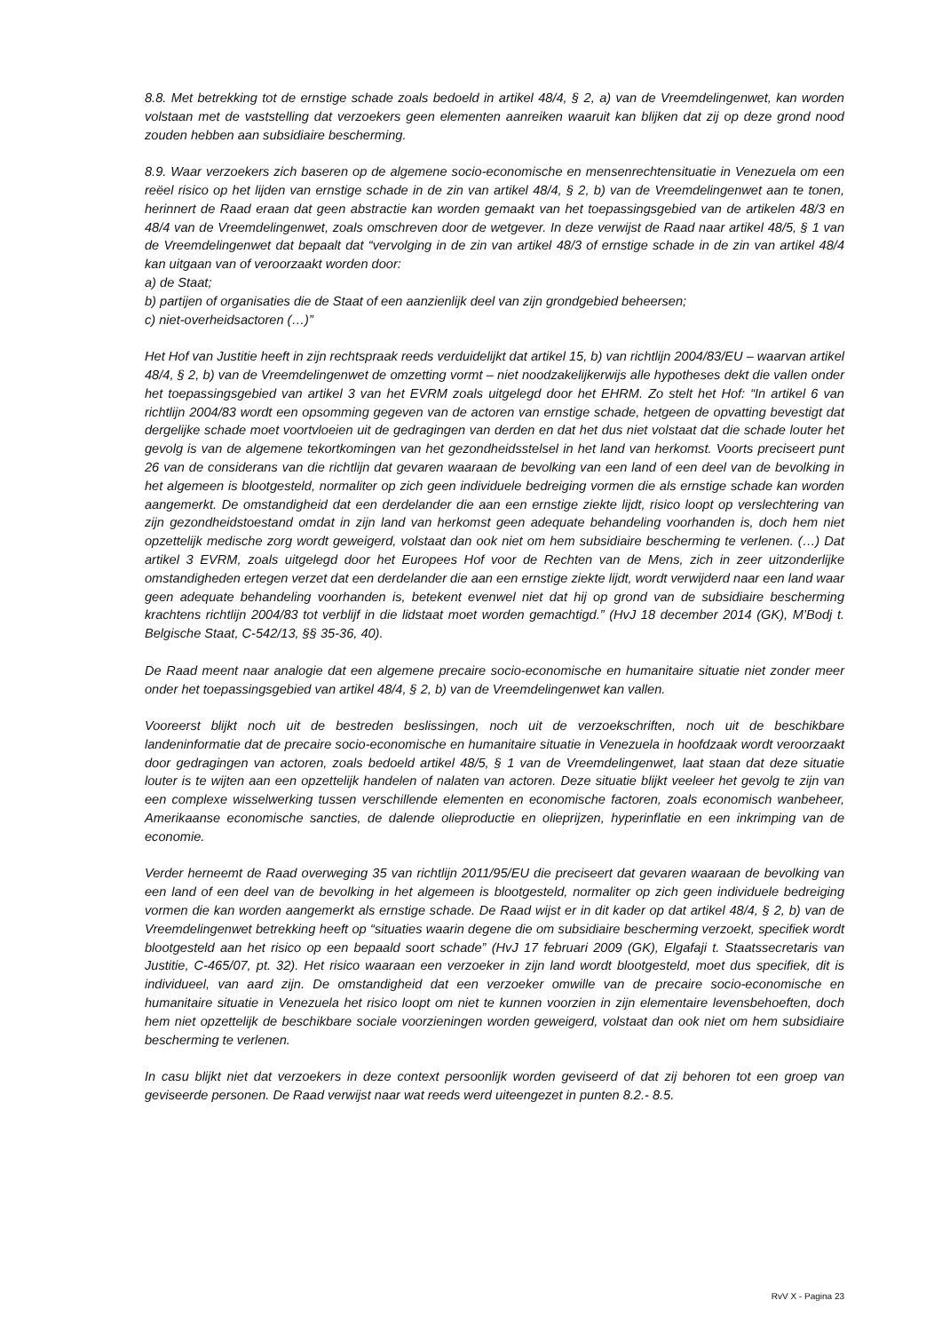8.8. Met betrekking tot de ernstige schade zoals bedoeld in artikel 48/4, § 2, a) van de Vreemdelingenwet, kan worden volstaan met de vaststelling dat verzoekers geen elementen aanreiken waaruit kan blijken dat zij op deze grond nood zouden hebben aan subsidiaire bescherming.
8.9. Waar verzoekers zich baseren op de algemene socio-economische en mensenrechtensituatie in Venezuela om een reëel risico op het lijden van ernstige schade in de zin van artikel 48/4, § 2, b) van de Vreemdelingenwet aan te tonen, herinnert de Raad eraan dat geen abstractie kan worden gemaakt van het toepassingsgebied van de artikelen 48/3 en 48/4 van de Vreemdelingenwet, zoals omschreven door de wetgever. In deze verwijst de Raad naar artikel 48/5, § 1 van de Vreemdelingenwet dat bepaalt dat “vervolging in de zin van artikel 48/3 of ernstige schade in de zin van artikel 48/4 kan uitgaan van of veroorzaakt worden door:
a) de Staat;
b) partijen of organisaties die de Staat of een aanzienlijk deel van zijn grondgebied beheersen;
c) niet-overheidsactoren (…)”
Het Hof van Justitie heeft in zijn rechtspraak reeds verduidelijkt dat artikel 15, b) van richtlijn 2004/83/EU – waarvan artikel 48/4, § 2, b) van de Vreemdelingenwet de omzetting vormt – niet noodzakelijkerwijs alle hypotheses dekt die vallen onder het toepassingsgebied van artikel 3 van het EVRM zoals uitgelegd door het EHRM. Zo stelt het Hof: “In artikel 6 van richtlijn 2004/83 wordt een opsomming gegeven van de actoren van ernstige schade, hetgeen de opvatting bevestigt dat dergelijke schade moet voortvloeien uit de gedragingen van derden en dat het dus niet volstaat dat die schade louter het gevolg is van de algemene tekortkomingen van het gezondheidsstelsel in het land van herkomst. Voorts preciseert punt 26 van de considerans van die richtlijn dat gevaren waaraan de bevolking van een land of een deel van de bevolking in het algemeen is blootgesteld, normaliter op zich geen individuele bedreiging vormen die als ernstige schade kan worden aangemerkt. De omstandigheid dat een derdelander die aan een ernstige ziekte lijdt, risico loopt op verslechtering van zijn gezondheidstoestand omdat in zijn land van herkomst geen adequate behandeling voorhanden is, doch hem niet opzettelijk medische zorg wordt geweigerd, volstaat dan ook niet om hem subsidiaire bescherming te verlenen. (…) Dat artikel 3 EVRM, zoals uitgelegd door het Europees Hof voor de Rechten van de Mens, zich in zeer uitzonderlijke omstandigheden ertegen verzet dat een derdelander die aan een ernstige ziekte lijdt, wordt verwijderd naar een land waar geen adequate behandeling voorhanden is, betekent evenwel niet dat hij op grond van de subsidiaire bescherming krachtens richtlijn 2004/83 tot verblijf in die lidstaat moet worden gemachtigd.” (HvJ 18 december 2014 (GK), M’Bodj t. Belgische Staat, C-542/13, §§ 35-36, 40).
De Raad meent naar analogie dat een algemene precaire socio-economische en humanitaire situatie niet zonder meer onder het toepassingsgebied van artikel 48/4, § 2, b) van de Vreemdelingenwet kan vallen.
Vooreerst blijkt noch uit de bestreden beslissingen, noch uit de verzoekschriften, noch uit de beschikbare landeninformatie dat de precaire socio-economische en humanitaire situatie in Venezuela in hoofdzaak wordt veroorzaakt door gedragingen van actoren, zoals bedoeld artikel 48/5, § 1 van de Vreemdelingenwet, laat staan dat deze situatie louter is te wijten aan een opzettelijk handelen of nalaten van actoren. Deze situatie blijkt veeleer het gevolg te zijn van een complexe wisselwerking tussen verschillende elementen en economische factoren, zoals economisch wanbeheer, Amerikaanse economische sancties, de dalende olieproductie en olieprijzen, hyperinflatie en een inkrimping van de economie.
Verder herneemt de Raad overweging 35 van richtlijn 2011/95/EU die preciseert dat gevaren waaraan de bevolking van een land of een deel van de bevolking in het algemeen is blootgesteld, normaliter op zich geen individuele bedreiging vormen die kan worden aangemerkt als ernstige schade. De Raad wijst er in dit kader op dat artikel 48/4, § 2, b) van de Vreemdelingenwet betrekking heeft op “situaties waarin degene die om subsidiaire bescherming verzoekt, specifiek wordt blootgesteld aan het risico op een bepaald soort schade” (HvJ 17 februari 2009 (GK), Elgafaji t. Staatssecretaris van Justitie, C-465/07, pt. 32). Het risico waaraan een verzoeker in zijn land wordt blootgesteld, moet dus specifiek, dit is individueel, van aard zijn. De omstandigheid dat een verzoeker omwille van de precaire socio-economische en humanitaire situatie in Venezuela het risico loopt om niet te kunnen voorzien in zijn elementaire levensbehoeften, doch hem niet opzettelijk de beschikbare sociale voorzieningen worden geweigerd, volstaat dan ook niet om hem subsidiaire bescherming te verlenen.
In casu blijkt niet dat verzoekers in deze context persoonlijk worden geviseerd of dat zij behoren tot een groep van geviseerde personen. De Raad verwijst naar wat reeds werd uiteengezet in punten 8.2.- 8.5.
RvV X - Pagina 23